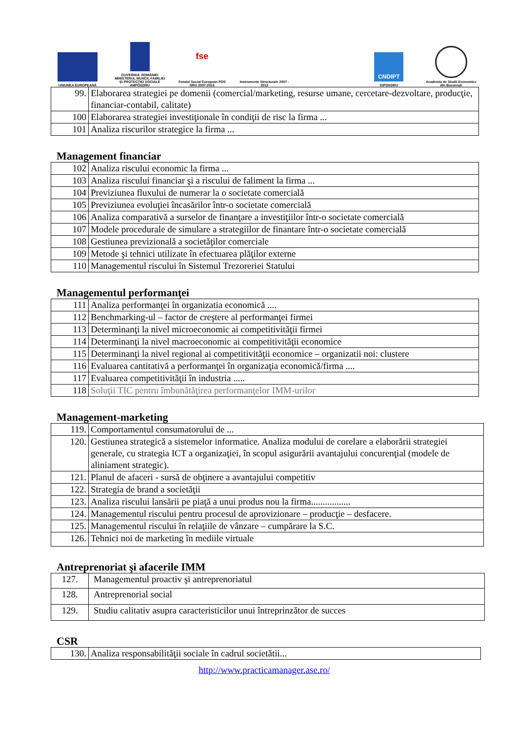UNIUNEA EUROPEANĂ
GUVERNUL ROMÂNIEI MINISTERUL MUNCII, FAMILIEI ŞI PROTECŢIEI SOCIALE AMPOSDRU
fse
Fondul Social European POS DRU 2007-2013
Instrumente Structurale 2007 - 2013
CNDIPT
OIPOSDRU
Academia de Studii Economice din Bucureşti
| 99. | Elaborarea strategiei pe domenii (comercial/marketing, resurse umane, cercetare-dezvoltare, producţie, financiar-contabil, calitate) |
| 100 | Elaborarea strategiei investiţionale în condiţii de risc la firma ... |
| 101 | Analiza riscurilor strategice la firma ... |
Management financiar
| 102 | Analiza riscului economic la firma ... |
| 103 | Analiza riscului financiar şi a riscului de faliment la firma ... |
| 104 | Previziunea fluxului de numerar la o societate comercială |
| 105 | Previziunea evoluţiei încasărilor într-o societate comercială |
| 106 | Analiza comparativă a surselor de finanţare a investiţiilor într-o societate comercială |
| 107 | Modele procedurale de simulare a strategiilor de finantare într-o societate comercială |
| 108 | Gestiunea previzională a societăţilor comerciale |
| 109 | Metode şi tehnici utilizate în efectuarea plăţilor externe |
| 110 | Managementul riscului în Sistemul Trezoreriei Statului |
Managementul performanţei
| 111 | Analiza performanţei în organizatia economică .... |
| 112 | Benchmarking-ul – factor de creştere al performanţei firmei |
| 113 | Determinanţi la nivel microeconomic ai competitivităţii firmei |
| 114 | Determinanţi la nivel macroeconomic ai competitivităţii economice |
| 115 | Determinanţi la nivel regional ai competitivităţii economice – organizatii noi: clustere |
| 116 | Evaluarea cantitativă a performanţei în organizaţia economică/firma .... |
| 117 | Evaluarea competitivităţii în industria ..... |
| 118 | Soluţii TIC pentru îmbunătăţirea performanţelor IMM-urilor |
Management-marketing
| 119. | Comportamentul consumatorului de ... |
| 120. | Gestiunea strategică a sistemelor informatice. Analiza modului de corelare a elaborării strategiei generale, cu strategia ICT a organizaţiei, în scopul asigurării avantajului concurenţial (modele de aliniament strategic). |
| 121. | Planul de afaceri - sursă de obţinere a avantajului competitiv |
| 122. | Strategia de brand a societăţii |
| 123. | Analiza riscului lansării pe piaţă a unui produs nou la firma................. |
| 124. | Managementul riscului pentru procesul de aprovizionare – producţie – desfacere. |
| 125. | Managementul riscului în relaţiile de vânzare – cumpărare la S.C. |
| 126. | Tehnici noi de marketing în mediile virtuale |
Antreprenoriat şi afacerile IMM
| 127. | Managementul proactiv şi antreprenoriatul |
| 128. | Antreprenorial social |
| 129. | Studiu calitativ asupra caracteristicilor unui întreprinzător de succes |
CSR
| 130. | Analiza responsabilităţii sociale în cadrul societătii... |
http://www.practicamanager.ase.ro/